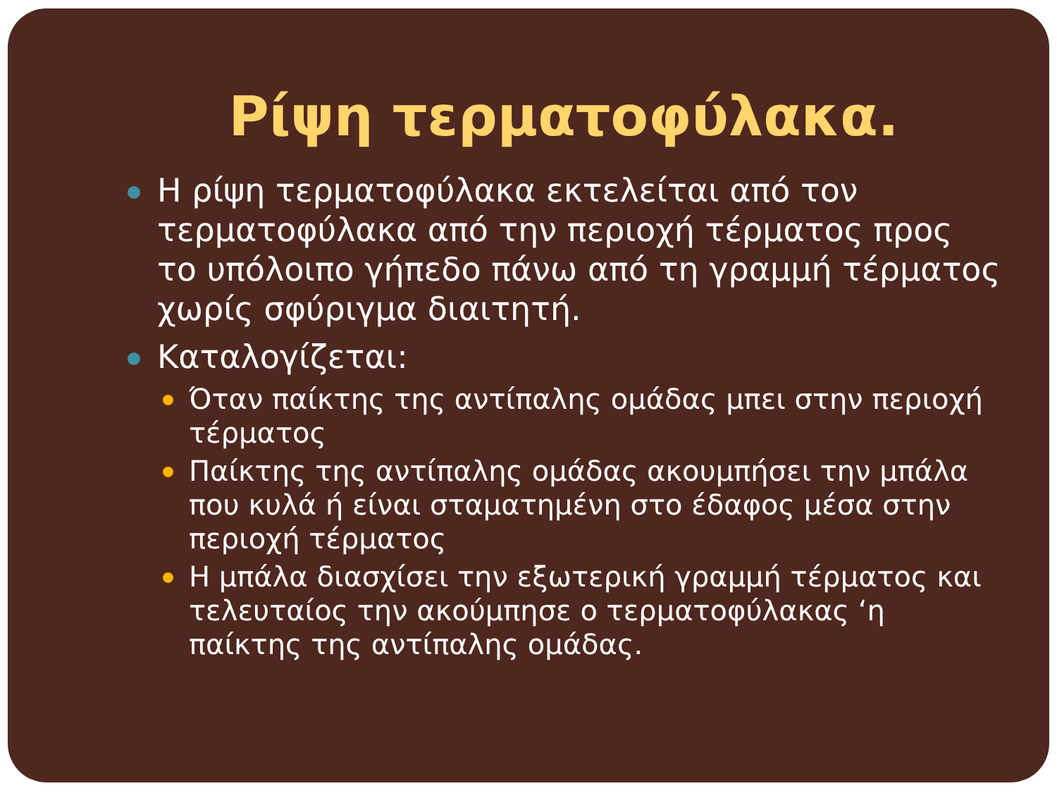Ρίψη τερματοφύλακα.
Η ρίψη τερματοφύλακα εκτελείται από τον τερματοφύλακα από την περιοχή τέρματος προς το υπόλοιπο γήπεδο πάνω από τη γραμμή τέρματος χωρίς σφύριγμα διαιτητή.
Καταλογίζεται:
Όταν παίκτης της αντίπαλης ομάδας μπει στην περιοχή τέρματος
Παίκτης της αντίπαλης ομάδας ακουμπήσει την μπάλα που κυλά ή είναι σταματημένη στο έδαφος μέσα στην περιοχή τέρματος
Η μπάλα διασχίσει την εξωτερική γραμμή τέρματος και τελευταίος την ακούμπησε ο τερματοφύλακας ‘η παίκτης της αντίπαλης ομάδας.